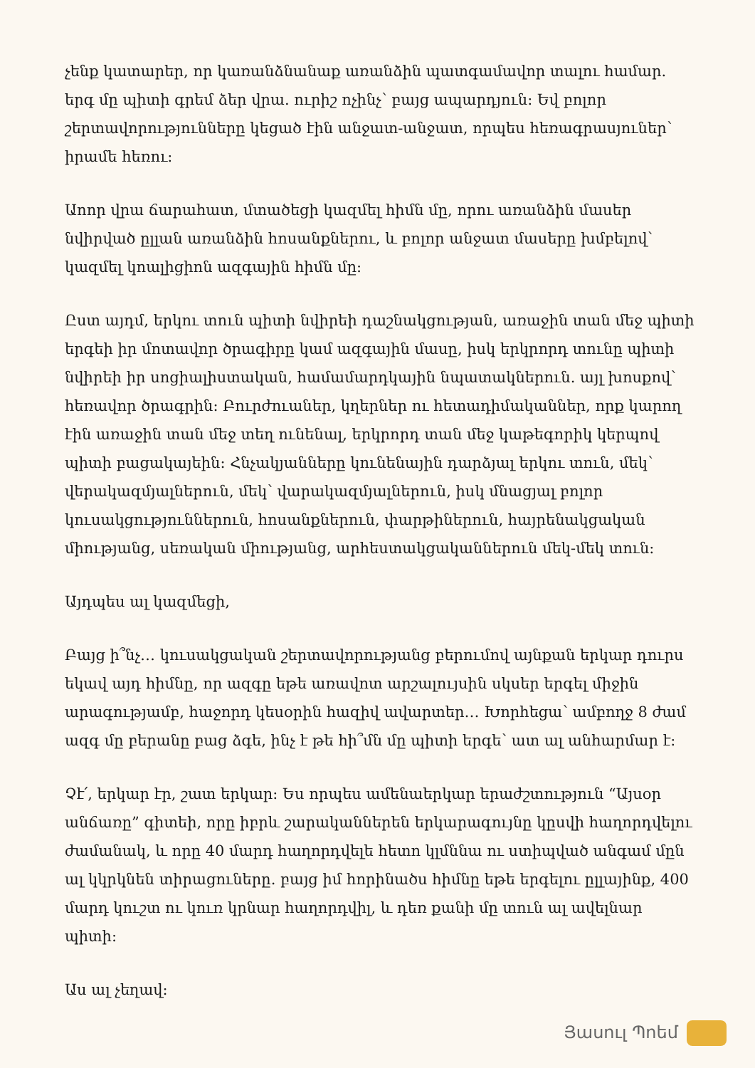չենք կատարեր, որ կառանձնանաք առանձին պատգամավոր տալու համար. երգ մը պիտի գրեմ ձեր վրա. ուրիշ ոչինչ՝ բայց ապարդյուն: Եվ բոլոր շերտավորությունները կեցած էին անջատ-անջատ, որպես հեռագրասյուներ՝ իրամե հեռու:
Աոոր վրա ճարահատ, մտածեցի կազմել հիմն մը, որու առանձին մասեր նվիրված ըլլան առանձին հոսանքներու, և բոլոր անջատ մասերը խմբելով՝ կազմել կոալիցիոն ազգային հիմն մը:
Ըստ այդմ, երկու տուն պիտի նվիրեի դաշնակցության, առաջին տան մեջ պիտի երգեի իր մոտավոր ծրագիրը կամ ազգային մասը, իսկ երկրորդ տունը պիտի նվիրեի իր սոցիալիստական, համամարդկային նպատակներուն. այլ խոսքով՝ հեռավոր ծրագրին: Բուրժուաներ, կղերներ ու հետադիմականներ, որք կարող էին առաջին տան մեջ տեղ ունենալ, երկրորդ տան մեջ կաթեգորիկ կերպով պիտի բացակայեին: Հնչակյանները կունենային դարձյալ երկու տուն, մեկ՝ վերակազմյալներուն, մեկ՝ վարակազմյալներուն, իսկ մնացյալ բոլոր կուսակցություններուն, հոսանքներուն, փարթիներուն, հայրենակցական միությանց, սեռական միությանց, արհեստակցականներուն մեկ-մեկ տուն:
Այդպես ալ կազմեցի,
Բայց ի՞նչ… կուսակցական շերտավորությանց բերումով այնքան երկար դուրս եկավ այդ հիմնը, որ ազգը եթե առավոտ արշալույսին սկսեր երգել միջին արագությամբ, հաջորդ կեսօրին հազիվ ավարտեր… Խորհեցա՝ ամբողջ 8 ժամ ազգ մը բերանը բաց ձգե, ինչ է թե հի՞մն մը պիտի երգե՝ ատ ալ անհարմար է:
Չէ՛, երկար էր, շատ երկար: Ես որպես ամենաերկար երաժշտություն “Այսօր անճառը” գիտեի, որը իբրև շարականներեն երկարագույնը կըսվի հաղորդվելու ժամանակ, և որը 40 մարդ հաղորդվելե հետո կլմննա ու ստիպված անգամ մըն ալ կկրկնեն տիրացուները. բայց իմ հորինածս հիմնը եթե երգելու ըլլայինք, 400 մարդ կուշտ ու կուռ կրնար հաղորդվիլ, և դեռ քանի մը տուն ալ ավելնար պիտի:
Աս ալ չեղավ:
Յասուլ Պոեմ